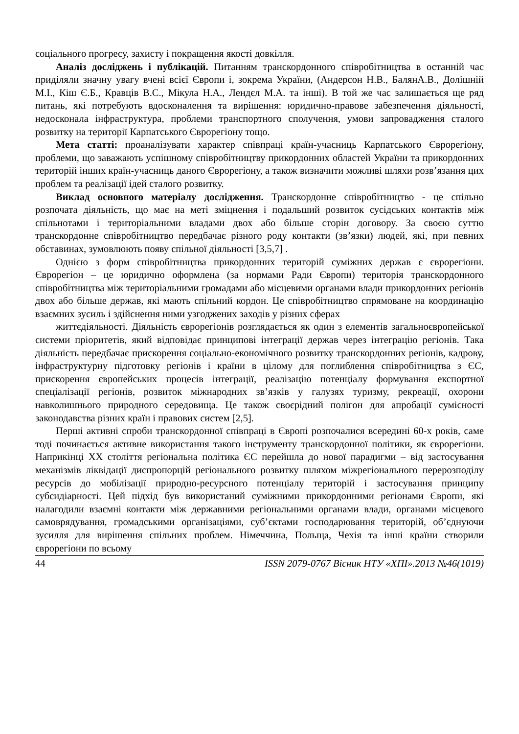соціального прогресу, захисту і покращення якості довкілля.
Аналіз досліджень і публікацій. Питанням транскордонного співробітництва в останній час приділяли значну увагу вчені всієї Європи і, зокрема України, (Андерсон Н.В., БалянА.В., Долішній М.І., Кіш Є.Б., Кравців В.С., Мікула Н.А., Лендєл М.А. та інші). В той же час залишається ще ряд питань, які потребують вдосконалення та вирішення: юридично-правове забезпечення діяльності, недосконала інфраструктура, проблеми транспортного сполучення, умови запровадження сталого розвитку на території Карпатського Єврорегіону тощо.
Мета статті: проаналізувати характер співпраці країн-учасниць Карпатського Єврорегіону, проблеми, що заважають успішному співробітництву прикордонних областей України та прикордонних територій інших країн-учасниць даного Єврорегіону, а також визначити можливі шляхи розв’язання цих проблем та реалізації ідей сталого розвитку.
Виклад основного матеріалу дослідження. Транскордонне співробітництво - це спільно розпочата діяльність, що має на меті зміцнення і подальший розвиток сусідських контактів між спільнотами і територіальними владами двох або більше сторін договору. За своєю суттю транскордонне співробітництво передбачає різного роду контакти (зв’язки) людей, які, при певних обставинах, зумовлюють появу спільної діяльності [3,5,7] .
Однією з форм співробітництва прикордонних територій суміжних держав є єврорегіони. Єврорегіон – це юридично оформлена (за нормами Ради Європи) територія транскордонного співробітництва між територіальними громадами або місцевими органами влади прикордонних регіонів двох або більше держав, які мають спільний кордон. Це співробітництво спрямоване на координацію взаємних зусиль і здійснення ними узгоджених заходів у різних сферах
життєдіяльності. Діяльність єврорегіонів розглядається як один з елементів загальноєвропейської системи пріоритетів, який відповідає принципові інтеграції держав через інтеграцію регіонів. Така діяльність передбачає прискорення соціально-економічного розвитку транскордонних регіонів, кадрову, інфраструктурну підготовку регіонів і країни в цілому для поглиблення співробітництва з ЄС, прискорення європейських процесів інтеграції, реалізацію потенціалу формування експортної спеціалізації регіонів, розвиток міжнародних зв’язків у галузях туризму, рекреації, охорони навколишнього природного середовища. Це також своєрідний полігон для апробації сумісності законодавства різних країн і правових систем [2,5].
Перші активні спроби транскордонної співпраці в Європі розпочалися всередині 60-х років, саме тоді починається активне використання такого інструменту транскордонної політики, як єврорегіони. Наприкінці ХХ століття регіональна політика ЄС перейшла до нової парадигми – від застосування механізмів ліквідації диспропорцій регіонального розвитку шляхом міжрегіонального перерозподілу ресурсів до мобілізації природно-ресурсного потенціалу територій і застосування принципу субсидіарності. Цей підхід був використаний суміжними прикордонними регіонами Європи, які налагодили взаємні контакти між державними регіональними органами влади, органами місцевого самоврядування, громадськими організаціями, суб’єктами господарювання територій, об’єднуючи зусилля для вирішення спільних проблем. Німеччина, Польща, Чехія та інші країни створили єврорегіони по всьому
44 ISSN 2079-0767 Вісник НТУ «ХПІ».2013 №46(1019)